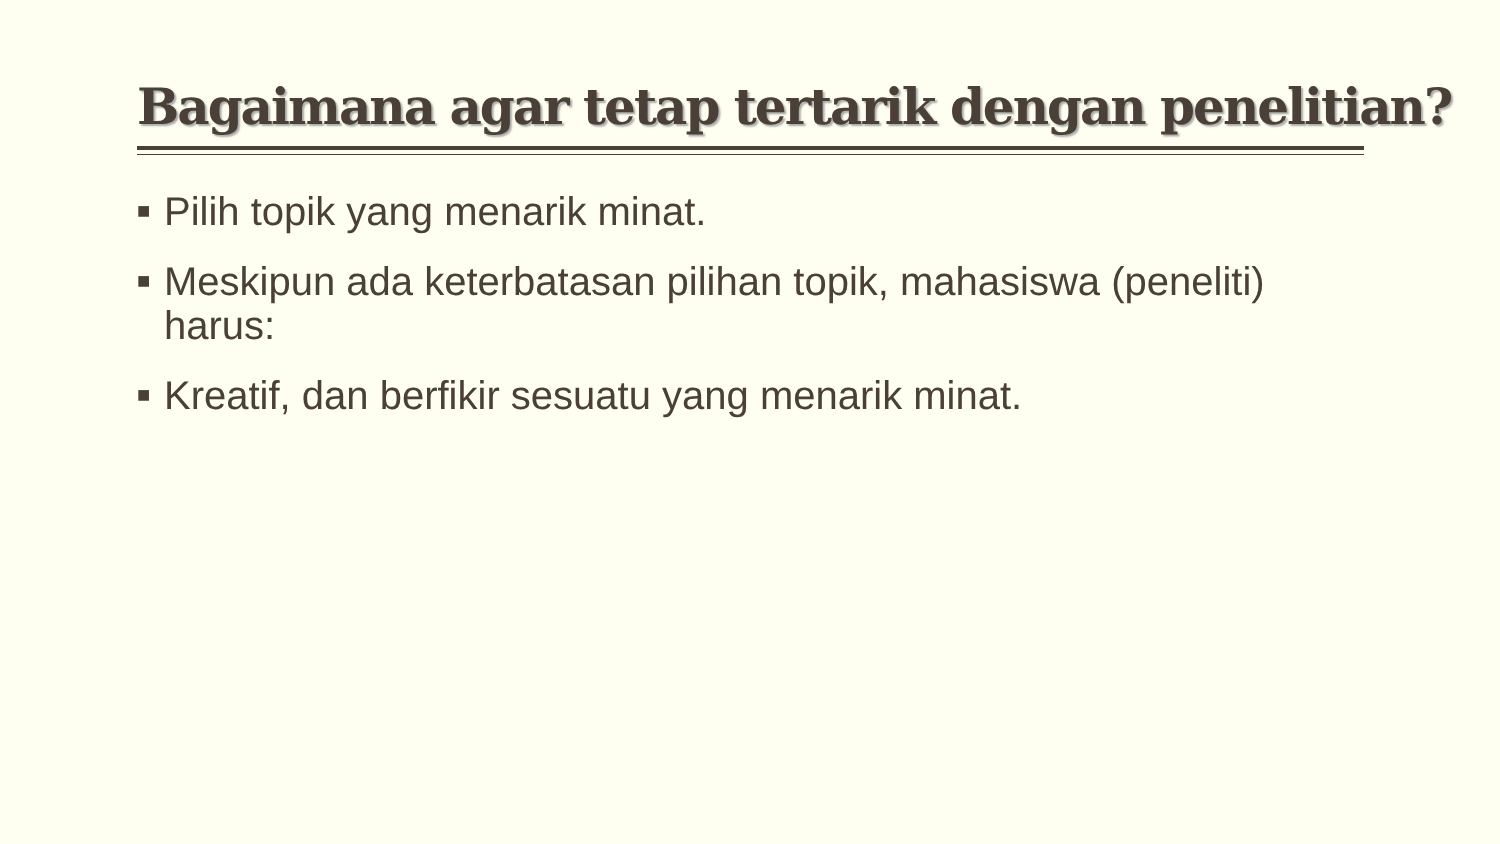Bagaimana agar tetap tertarik dengan penelitian?
■ Pilih topik yang menarik minat.
■ Meskipun ada keterbatasan pilihan topik, mahasiswa (peneliti) harus:
■ Kreatif, dan berfikir sesuatu yang menarik minat.